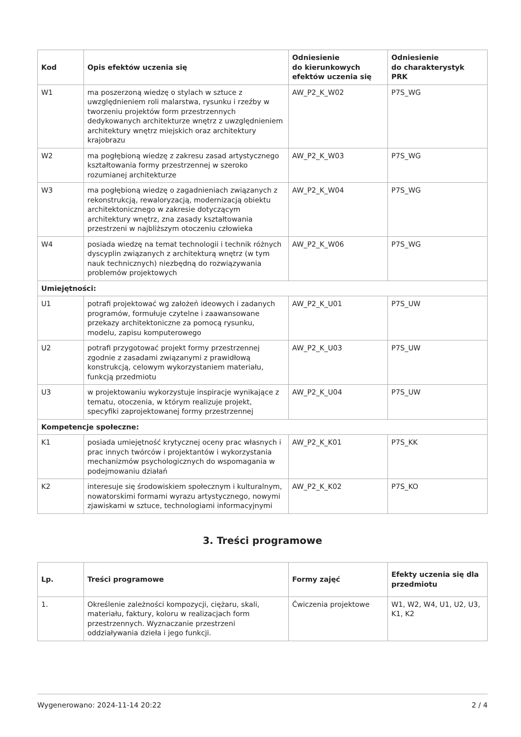| Kod | Opis efektów uczenia się | Odniesienie do kierunkowych efektów uczenia się | Odniesienie do charakterystyk PRK |
| --- | --- | --- | --- |
| W1 | ma poszerzoną wiedzę o stylach w sztuce z uwzględnieniem roli malarstwa, rysunku i rzeźby w tworzeniu projektów form przestrzennych dedykowanych architekturze wnętrz z uwzględnieniem architektury wnętrz miejskich oraz architektury krajobrazu | AW_P2_K_W02 | P7S_WG |
| W2 | ma pogłębioną wiedzę z zakresu zasad artystycznego kształtowania formy przestrzennej w szeroko rozumianej architekturze | AW_P2_K_W03 | P7S_WG |
| W3 | ma pogłębioną wiedzę o zagadnieniach związanych z rekonstrukcją, rewaloryzacją, modernizacją obiektu architektonicznego w zakresie dotyczącym architektury wnętrz, zna zasady kształtowania przestrzeni w najbliższym otoczeniu człowieka | AW_P2_K_W04 | P7S_WG |
| W4 | posiada wiedzę na temat technologii i technik różnych dyscyplin związanych z architekturą wnętrz (w tym nauk technicznych) niezbędną do rozwiązywania problemów projektowych | AW_P2_K_W06 | P7S_WG |
| Umiejętności: | | | |
| U1 | potrafi projektować wg założeń ideowych i zadanych programów, formułuje czytelne i zaawansowane przekazy architektoniczne za pomocą rysunku, modelu, zapisu komputerowego | AW_P2_K_U01 | P7S_UW |
| U2 | potrafi przygotować projekt formy przestrzennej zgodnie z zasadami związanymi z prawidłową konstrukcją, celowym wykorzystaniem materiału, funkcją przedmiotu | AW_P2_K_U03 | P7S_UW |
| U3 | w projektowaniu wykorzystuje inspiracje wynikające z tematu, otoczenia, w którym realizuje projekt, specyfiki zaprojektowanej formy przestrzennej | AW_P2_K_U04 | P7S_UW |
| Kompetencje społeczne: | | | |
| K1 | posiada umiejętność krytycznej oceny prac własnych i prac innych twórców i projektantów i wykorzystania mechanizmów psychologicznych do wspomagania w podejmowaniu działań | AW_P2_K_K01 | P7S_KK |
| K2 | interesuje się środowiskiem społecznym i kulturalnym, nowatorskimi formami wyrazu artystycznego, nowymi zjawiskami w sztuce, technologiami informacyjnymi | AW_P2_K_K02 | P7S_KO |
3. Treści programowe
| Lp. | Treści programowe | Formy zajęć | Efekty uczenia się dla przedmiotu |
| --- | --- | --- | --- |
| 1. | Określenie zależności kompozycji, ciężaru, skali, materiału, faktury, koloru w realizacjach form przestrzennych. Wyznaczanie przestrzeni oddziaływania dzieła i jego funkcji. | Ćwiczenia projektowe | W1, W2, W4, U1, U2, U3, K1, K2 |
Wygenerowano: 2024-11-14 20:22 2 / 4